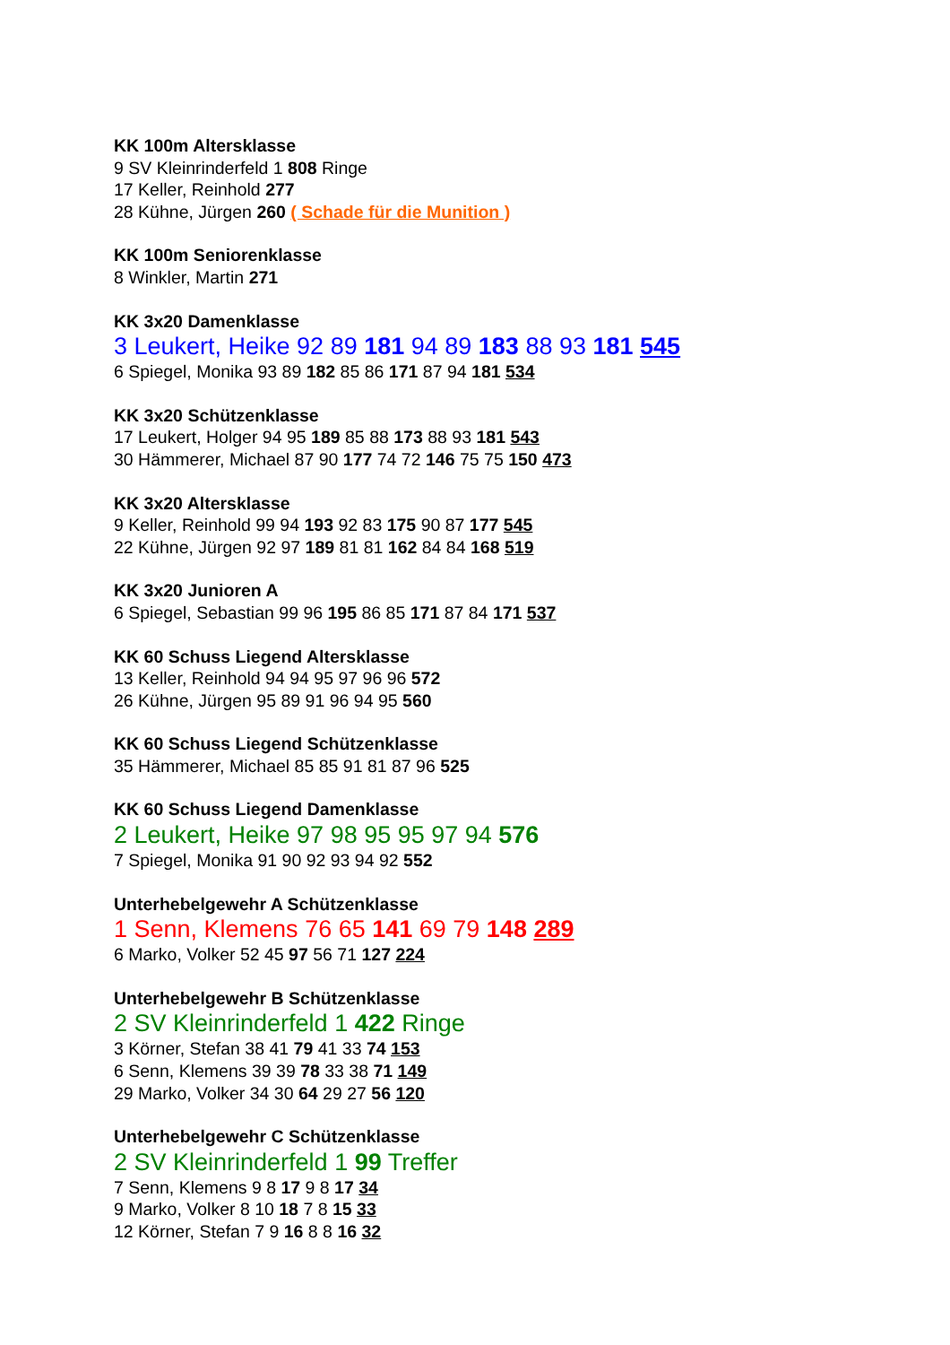KK 100m Altersklasse
9 SV Kleinrinderfeld 1 808 Ringe
17 Keller, Reinhold 277
28 Kühne, Jürgen 260 ( Schade für die Munition )
KK 100m Seniorenklasse
8 Winkler, Martin 271
KK 3x20 Damenklasse
3 Leukert, Heike 92 89 181 94 89 183 88 93 181 545
6 Spiegel, Monika 93 89 182 85 86 171 87 94 181 534
KK 3x20 Schützenklasse
17 Leukert, Holger 94 95 189 85 88 173 88 93 181 543
30 Hämmerer, Michael 87 90 177 74 72 146 75 75 150 473
KK 3x20 Altersklasse
9 Keller, Reinhold 99 94 193 92 83 175 90 87 177 545
22 Kühne, Jürgen 92 97 189 81 81 162 84 84 168 519
KK 3x20 Junioren A
6 Spiegel, Sebastian 99 96 195 86 85 171 87 84 171 537
KK 60 Schuss Liegend Altersklasse
13 Keller, Reinhold 94 94 95 97 96 96 572
26 Kühne, Jürgen 95 89 91 96 94 95 560
KK 60 Schuss Liegend Schützenklasse
35 Hämmerer, Michael 85 85 91 81 87 96 525
KK 60 Schuss Liegend Damenklasse
2 Leukert, Heike 97 98 95 95 97 94 576
7 Spiegel, Monika 91 90 92 93 94 92 552
Unterhebelgewehr A Schützenklasse
1 Senn, Klemens 76 65 141 69 79 148 289
6 Marko, Volker 52 45 97 56 71 127 224
Unterhebelgewehr B Schützenklasse
2 SV Kleinrinderfeld 1 422 Ringe
3 Körner, Stefan 38 41 79 41 33 74 153
6 Senn, Klemens 39 39 78 33 38 71 149
29 Marko, Volker 34 30 64 29 27 56 120
Unterhebelgewehr C Schützenklasse
2 SV Kleinrinderfeld 1 99 Treffer
7 Senn, Klemens 9 8 17 9 8 17 34
9 Marko, Volker 8 10 18 7 8 15 33
12 Körner, Stefan 7 9 16 8 8 16 32